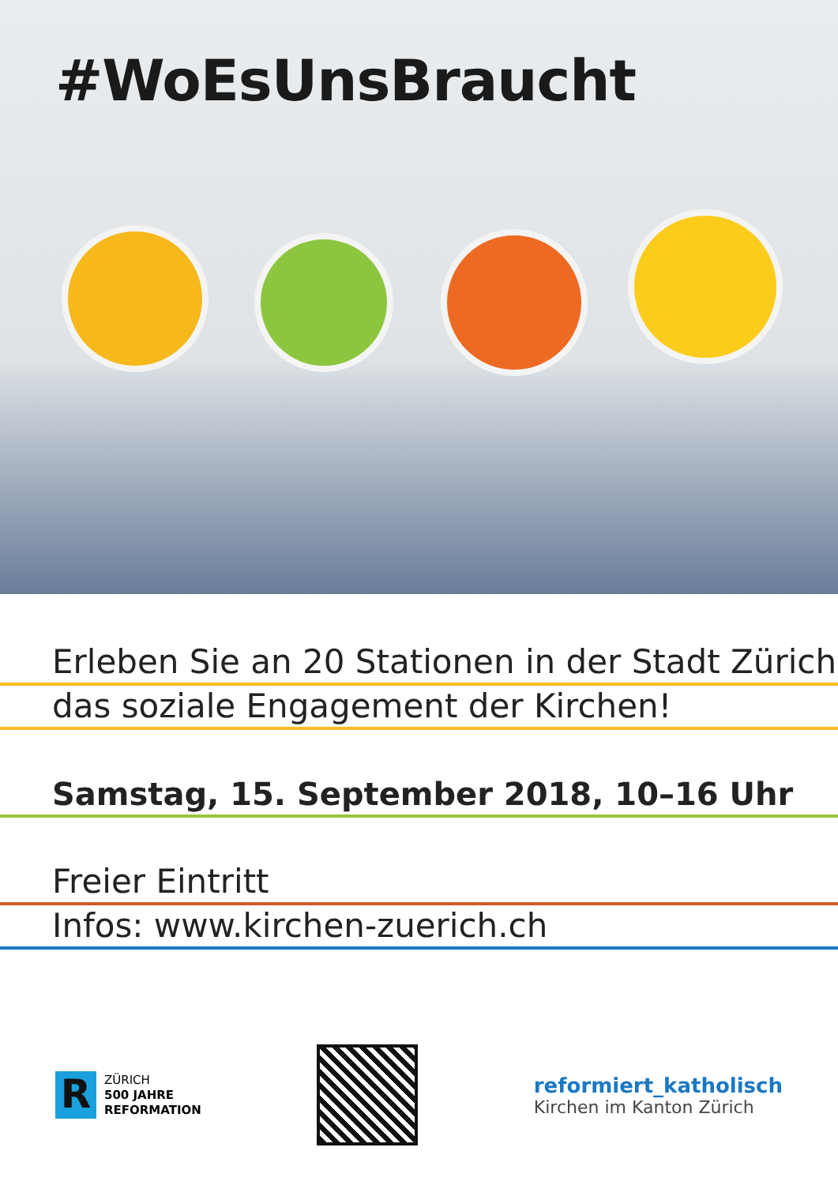#WoEsUnsBraucht
Erleben Sie an 20 Stationen in der Stadt Zürich
das soziale Engagement der Kirchen!
Samstag, 15. September 2018, 10–16 Uhr
Freier Eintritt
Infos: www.kirchen-zuerich.ch
R
ZÜRICH
500 JAHRE
REFORMATION
reformiert_katholisch
Kirchen im Kanton Zürich